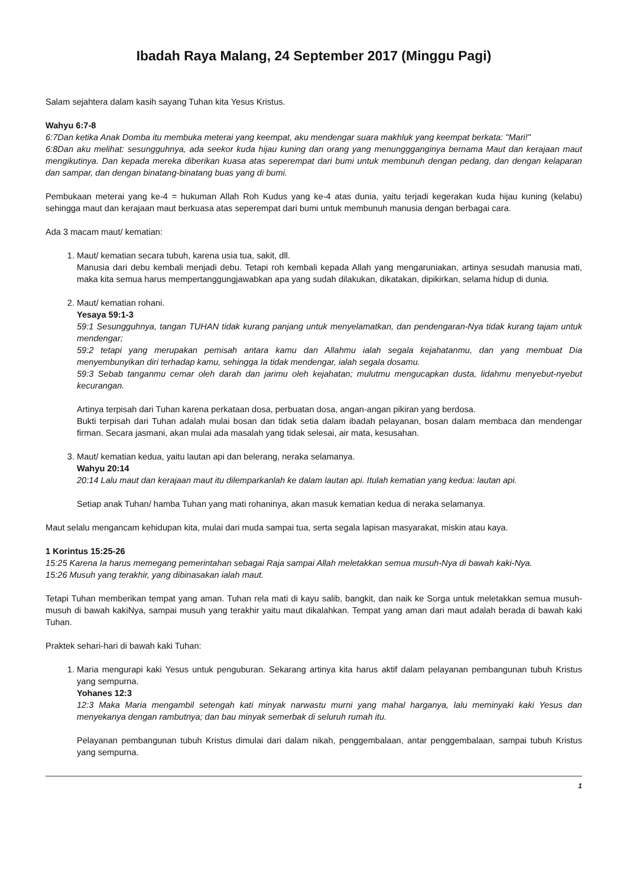Ibadah Raya Malang, 24 September 2017 (Minggu Pagi)
Salam sejahtera dalam kasih sayang Tuhan kita Yesus Kristus.
Wahyu 6:7-8
6:7Dan ketika Anak Domba itu membuka meterai yang keempat, aku mendengar suara makhluk yang keempat berkata: "Mari!"
6:8Dan aku melihat: sesungguhnya, ada seekor kuda hijau kuning dan orang yang menunggganginya bernama Maut dan kerajaan maut mengikutinya. Dan kepada mereka diberikan kuasa atas seperempat dari bumi untuk membunuh dengan pedang, dan dengan kelaparan dan sampar, dan dengan binatang-binatang buas yang di bumi.
Pembukaan meterai yang ke-4 = hukuman Allah Roh Kudus yang ke-4 atas dunia, yaitu terjadi kegerakan kuda hijau kuning (kelabu) sehingga maut dan kerajaan maut berkuasa atas seperempat dari bumi untuk membunuh manusia dengan berbagai cara.
Ada 3 macam maut/ kematian:
1. Maut/ kematian secara tubuh, karena usia tua, sakit, dll.
Manusia dari debu kembali menjadi debu. Tetapi roh kembali kepada Allah yang mengaruniakan, artinya sesudah manusia mati, maka kita semua harus mempertanggungjawabkan apa yang sudah dilakukan, dikatakan, dipikirkan, selama hidup di dunia.
2. Maut/ kematian rohani.
Yesaya 59:1-3
59:1 Sesungguhnya, tangan TUHAN tidak kurang panjang untuk menyelamatkan, dan pendengaran-Nya tidak kurang tajam untuk mendengar;
59:2 tetapi yang merupakan pemisah antara kamu dan Allahmu ialah segala kejahatanmu, dan yang membuat Dia menyembunyikan diri terhadap kamu, sehingga Ia tidak mendengar, ialah segala dosamu.
59:3 Sebab tanganmu cemar oleh darah dan jarimu oleh kejahatan; mulutmu mengucapkan dusta, lidahmu menyebut-nyebut kecurangan.
Artinya terpisah dari Tuhan karena perkataan dosa, perbuatan dosa, angan-angan pikiran yang berdosa.
Bukti terpisah dari Tuhan adalah mulai bosan dan tidak setia dalam ibadah pelayanan, bosan dalam membaca dan mendengar firman. Secara jasmani, akan mulai ada masalah yang tidak selesai, air mata, kesusahan.
3. Maut/ kematian kedua, yaitu lautan api dan belerang, neraka selamanya.
Wahyu 20:14
20:14 Lalu maut dan kerajaan maut itu dilemparkanlah ke dalam lautan api. Itulah kematian yang kedua: lautan api.
Setiap anak Tuhan/ hamba Tuhan yang mati rohaninya, akan masuk kematian kedua di neraka selamanya.
Maut selalu mengancam kehidupan kita, mulai dari muda sampai tua, serta segala lapisan masyarakat, miskin atau kaya.
1 Korintus 15:25-26
15:25 Karena Ia harus memegang pemerintahan sebagai Raja sampai Allah meletakkan semua musuh-Nya di bawah kaki-Nya.
15:26 Musuh yang terakhir, yang dibinasakan ialah maut.
Tetapi Tuhan memberikan tempat yang aman. Tuhan rela mati di kayu salib, bangkit, dan naik ke Sorga untuk meletakkan semua musuh-musuh di bawah kakiNya, sampai musuh yang terakhir yaitu maut dikalahkan. Tempat yang aman dari maut adalah berada di bawah kaki Tuhan.
Praktek sehari-hari di bawah kaki Tuhan:
1. Maria mengurapi kaki Yesus untuk penguburan. Sekarang artinya kita harus aktif dalam pelayanan pembangunan tubuh Kristus yang sempurna.
Yohanes 12:3
12:3 Maka Maria mengambil setengah kati minyak narwastu murni yang mahal harganya, lalu meminyaki kaki Yesus dan menyekanya dengan rambutnya; dan bau minyak semerbak di seluruh rumah itu.
Pelayanan pembangunan tubuh Kristus dimulai dari dalam nikah, penggembalaan, antar penggembalaan, sampai tubuh Kristus yang sempurna.
1